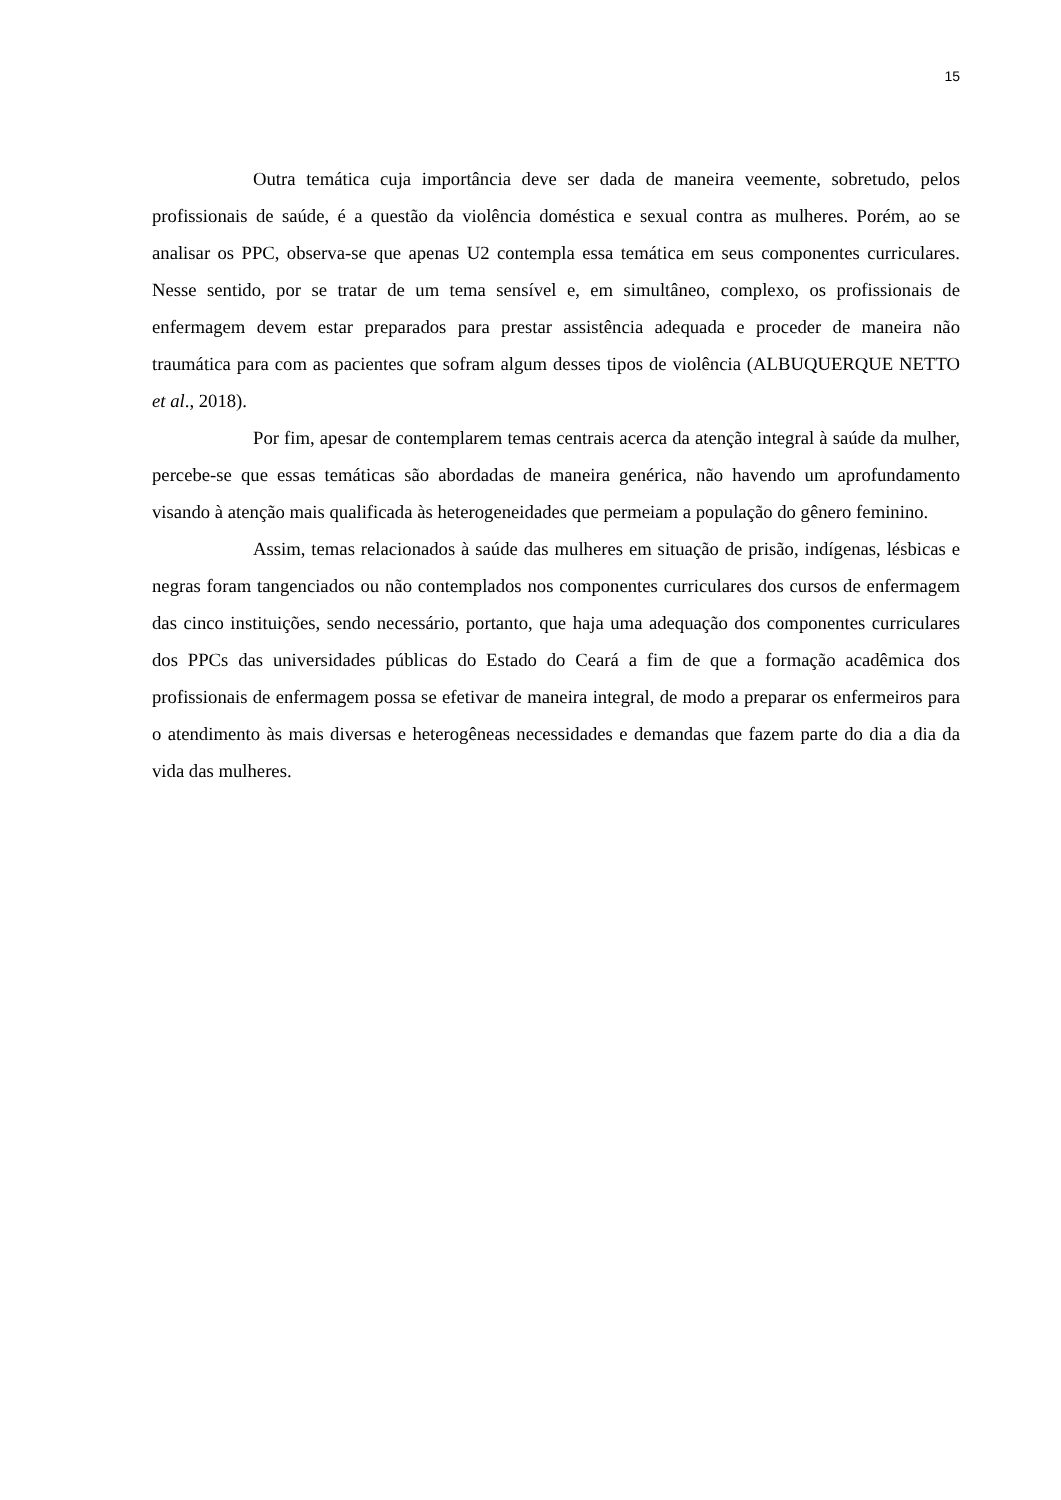15
Outra temática cuja importância deve ser dada de maneira veemente, sobretudo, pelos profissionais de saúde, é a questão da violência doméstica e sexual contra as mulheres. Porém, ao se analisar os PPC, observa-se que apenas U2 contempla essa temática em seus componentes curriculares. Nesse sentido, por se tratar de um tema sensível e, em simultâneo, complexo, os profissionais de enfermagem devem estar preparados para prestar assistência adequada e proceder de maneira não traumática para com as pacientes que sofram algum desses tipos de violência (ALBUQUERQUE NETTO et al., 2018).
Por fim, apesar de contemplarem temas centrais acerca da atenção integral à saúde da mulher, percebe-se que essas temáticas são abordadas de maneira genérica, não havendo um aprofundamento visando à atenção mais qualificada às heterogeneidades que permeiam a população do gênero feminino.
Assim, temas relacionados à saúde das mulheres em situação de prisão, indígenas, lésbicas e negras foram tangenciados ou não contemplados nos componentes curriculares dos cursos de enfermagem das cinco instituições, sendo necessário, portanto, que haja uma adequação dos componentes curriculares dos PPCs das universidades públicas do Estado do Ceará a fim de que a formação acadêmica dos profissionais de enfermagem possa se efetivar de maneira integral, de modo a preparar os enfermeiros para o atendimento às mais diversas e heterogêneas necessidades e demandas que fazem parte do dia a dia da vida das mulheres.